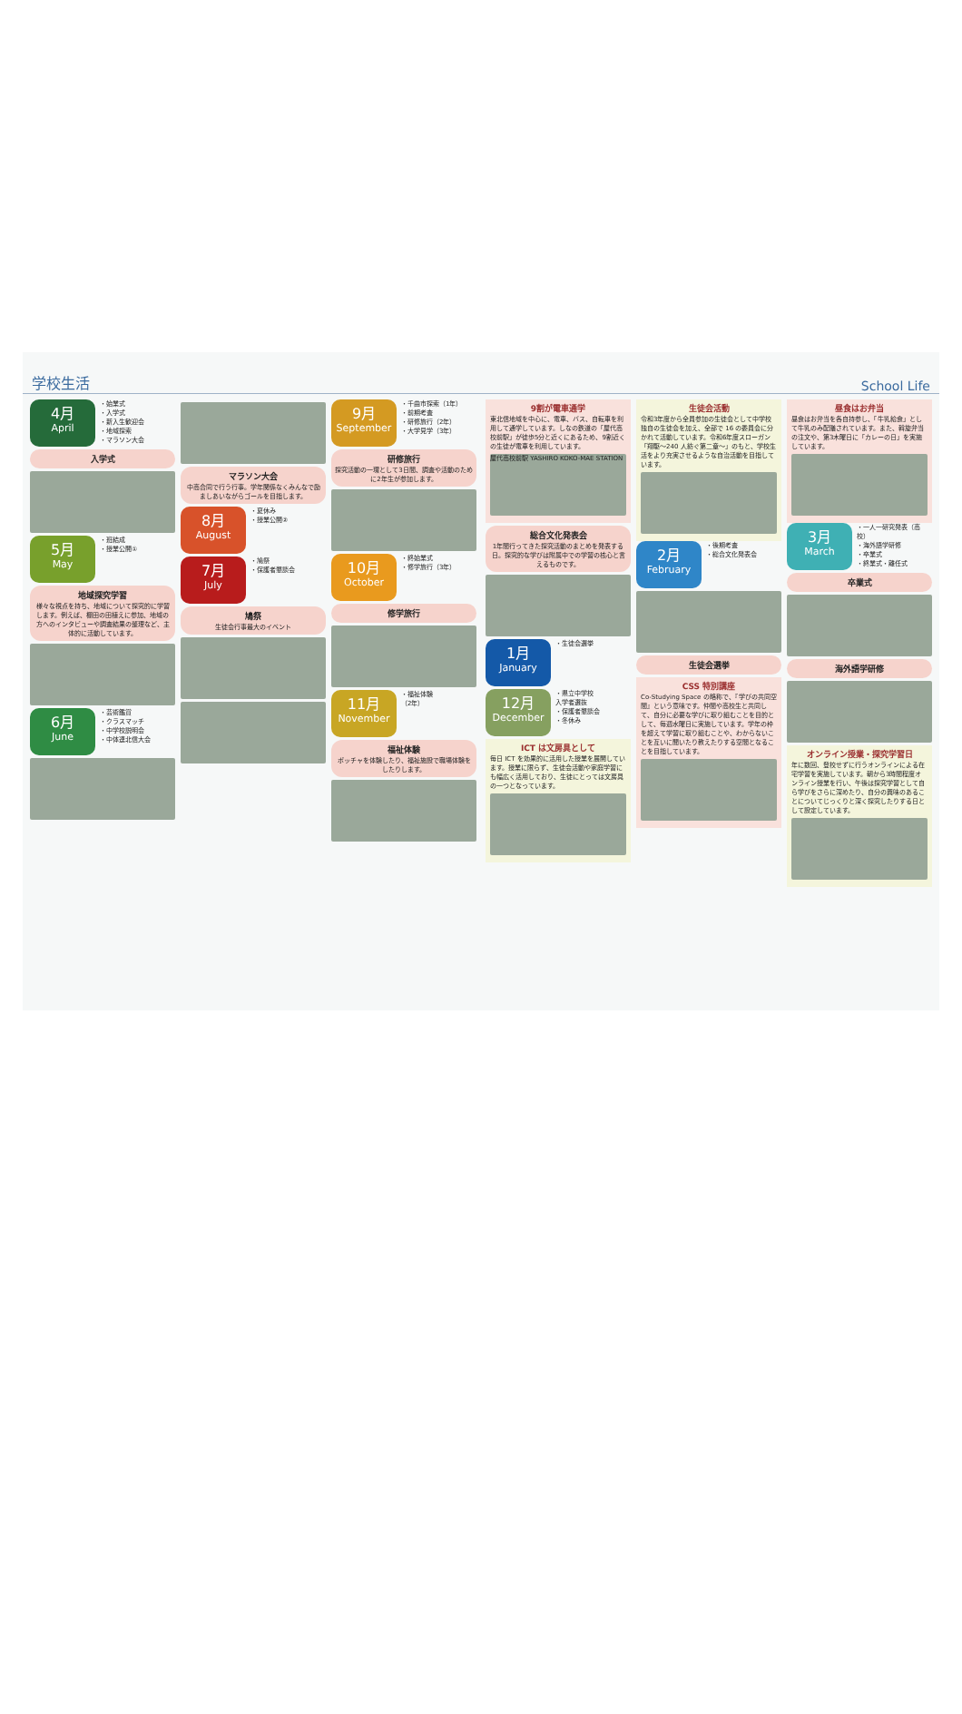学校生活 School Life
4月
April
・始業式
・入学式
・新入生歓迎会
・地域探索
・マラソン大会
入学式
5月
May
・班結成
・授業公開①
地域探究学習
様々な視点を持ち、地域について探究的に学習します。例えば、棚田の田植えに参加、地域の方へのインタビューや調査結果の整理など、主体的に活動しています。
6月
June
・芸術鑑賞
・クラスマッチ
・中学校説明会
・中体連北信大会
マラソン大会
中高合同で行う行事。学年関係なくみんなで励ましあいながらゴールを目指します。
8月
August
・夏休み
・授業公開②
7月
July
・鳩祭
・保護者懇談会
鳩祭
生徒会行事最大のイベント
9月
September
・千曲市探索（1年）
・前期考査
・研修旅行（2年）
・大学見学（3年）
研修旅行
探究活動の一環として3日間、調査や活動のために2年生が参加します。
10月
October
・終始業式
・修学旅行（3年）
修学旅行
11月
November
・福祉体験
（2年）
福祉体験
ボッチャを体験したり、福祉施設で職場体験をしたりします。
9割が電車通学
東北信地域を中心に、電車、バス、自転車を利用して通学しています。しなの鉄道の「屋代高校前駅」が徒歩5分と近くにあるため、9割近くの生徒が電車を利用しています。
屋代高校前駅 YASHIRO KOKO-MAE STATION
総合文化発表会
1年間行ってきた探究活動のまとめを発表する日。探究的な学びは附属中での学習の核心と言えるものです。
1月
January
・生徒会選挙
12月
December
・県立中学校
入学者選抜
・保護者懇談会
・冬休み
ICT は文房具として
毎日 ICT を効果的に活用した授業を展開しています。授業に限らず、生徒会活動や家庭学習にも幅広く活用しており、生徒にとっては文房具の一つとなっています。
生徒会活動
令和3年度から全員参加の生徒会として中学校独自の生徒会を加え、全部で 16 の委員会に分かれて活動しています。令和6年度スローガン「翔駆～240 人紡ぐ第二章～」のもと、学校生活をより充実させるような自治活動を目指しています。
2月
February
・後期考査
・総合文化発表会
生徒会選挙
CSS 特別講座
Co-Studying Space の略称で、『学びの共同空間』という意味です。仲間や高校生と共同して、自分に必要な学びに取り組むことを目的として、毎週水曜日に実施しています。学年の枠を超えて学習に取り組むことや、わからないことを互いに聞いたり教えたりする空間となることを目指しています。
昼食はお弁当
昼食はお弁当を各自持参し、「牛乳給食」として牛乳のみ配膳されています。また、斡旋弁当の注文や、第3木曜日に「カレーの日」を実施しています。
3月
March
・一人一研究発表（高校）
・海外語学研修
・卒業式
・終業式・離任式
卒業式
海外語学研修
オンライン授業・探究学習日
年に数回、登校せずに行うオンラインによる在宅学習を実施しています。朝から3時間程度オンライン授業を行い、午後は探究学習として自ら学びをさらに深めたり、自分の興味のあることについてじっくりと深く探究したりする日として設定しています。